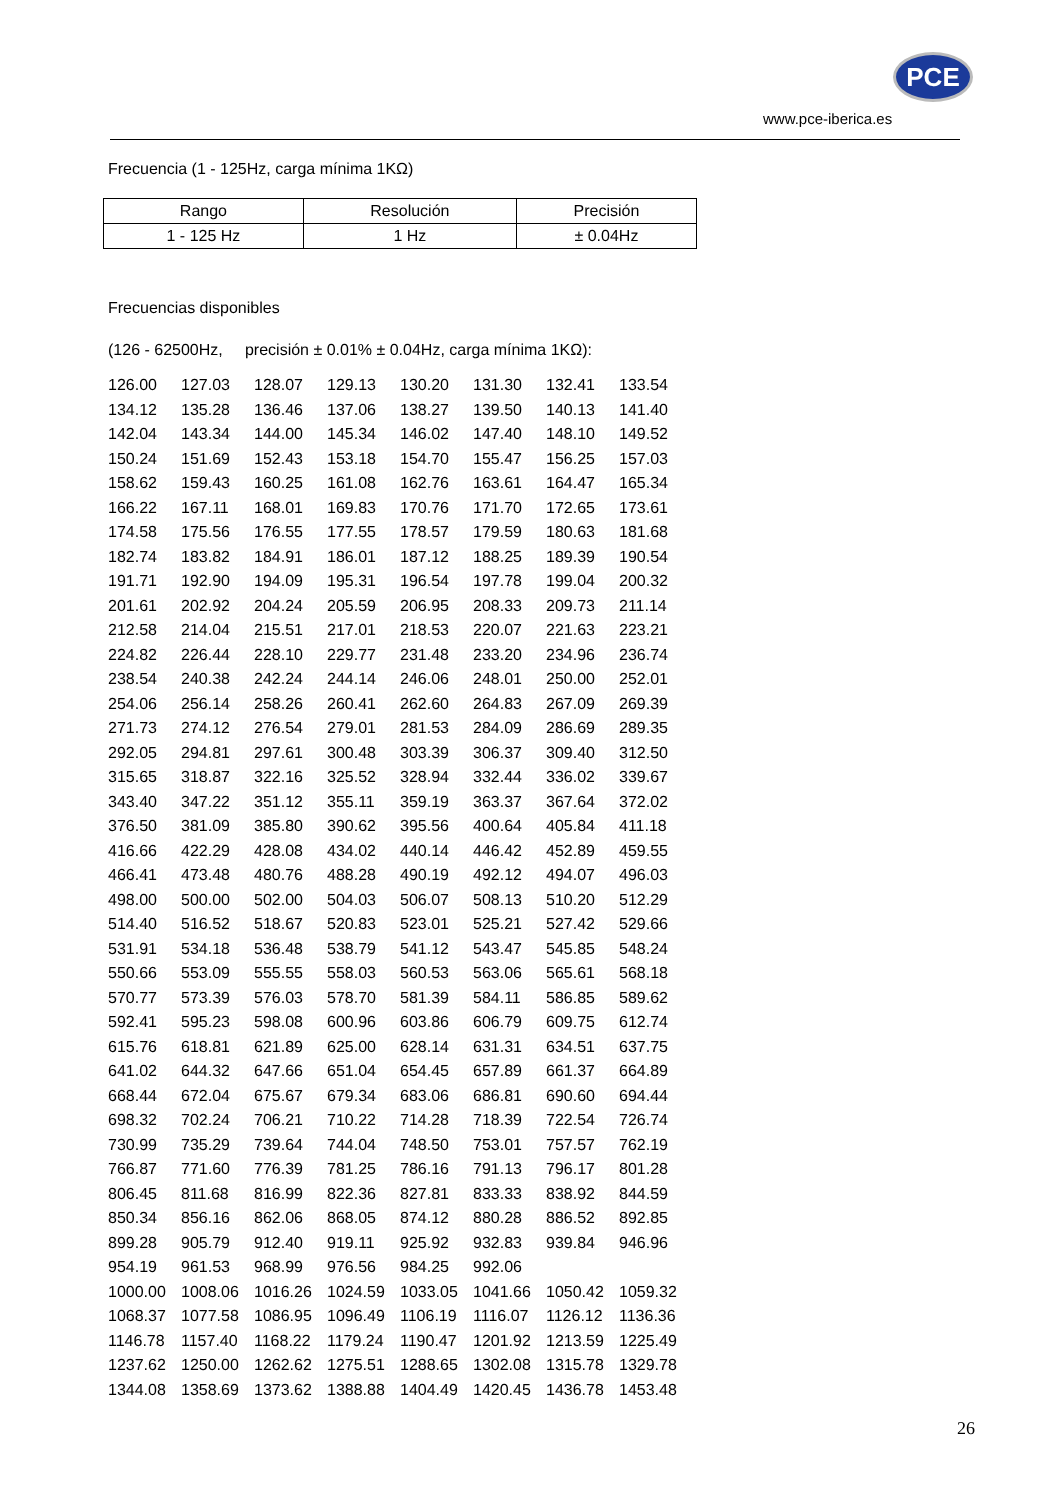PCE
www.pce-iberica.es
Frecuencia (1 - 125Hz, carga mínima 1KΩ)
| Rango | Resolución | Precisión |
| --- | --- | --- |
| 1 - 125 Hz | 1 Hz | ± 0.04Hz |
Frecuencias disponibles
(126 - 62500Hz, precisión ± 0.01% ± 0.04Hz, carga mínima 1KΩ):
| 126.00 | 127.03 | 128.07 | 129.13 | 130.20 | 131.30 | 132.41 | 133.54 |
| 134.12 | 135.28 | 136.46 | 137.06 | 138.27 | 139.50 | 140.13 | 141.40 |
| 142.04 | 143.34 | 144.00 | 145.34 | 146.02 | 147.40 | 148.10 | 149.52 |
| 150.24 | 151.69 | 152.43 | 153.18 | 154.70 | 155.47 | 156.25 | 157.03 |
| 158.62 | 159.43 | 160.25 | 161.08 | 162.76 | 163.61 | 164.47 | 165.34 |
| 166.22 | 167.11 | 168.01 | 169.83 | 170.76 | 171.70 | 172.65 | 173.61 |
| 174.58 | 175.56 | 176.55 | 177.55 | 178.57 | 179.59 | 180.63 | 181.68 |
| 182.74 | 183.82 | 184.91 | 186.01 | 187.12 | 188.25 | 189.39 | 190.54 |
| 191.71 | 192.90 | 194.09 | 195.31 | 196.54 | 197.78 | 199.04 | 200.32 |
| 201.61 | 202.92 | 204.24 | 205.59 | 206.95 | 208.33 | 209.73 | 211.14 |
| 212.58 | 214.04 | 215.51 | 217.01 | 218.53 | 220.07 | 221.63 | 223.21 |
| 224.82 | 226.44 | 228.10 | 229.77 | 231.48 | 233.20 | 234.96 | 236.74 |
| 238.54 | 240.38 | 242.24 | 244.14 | 246.06 | 248.01 | 250.00 | 252.01 |
| 254.06 | 256.14 | 258.26 | 260.41 | 262.60 | 264.83 | 267.09 | 269.39 |
| 271.73 | 274.12 | 276.54 | 279.01 | 281.53 | 284.09 | 286.69 | 289.35 |
| 292.05 | 294.81 | 297.61 | 300.48 | 303.39 | 306.37 | 309.40 | 312.50 |
| 315.65 | 318.87 | 322.16 | 325.52 | 328.94 | 332.44 | 336.02 | 339.67 |
| 343.40 | 347.22 | 351.12 | 355.11 | 359.19 | 363.37 | 367.64 | 372.02 |
| 376.50 | 381.09 | 385.80 | 390.62 | 395.56 | 400.64 | 405.84 | 411.18 |
| 416.66 | 422.29 | 428.08 | 434.02 | 440.14 | 446.42 | 452.89 | 459.55 |
| 466.41 | 473.48 | 480.76 | 488.28 | 490.19 | 492.12 | 494.07 | 496.03 |
| 498.00 | 500.00 | 502.00 | 504.03 | 506.07 | 508.13 | 510.20 | 512.29 |
| 514.40 | 516.52 | 518.67 | 520.83 | 523.01 | 525.21 | 527.42 | 529.66 |
| 531.91 | 534.18 | 536.48 | 538.79 | 541.12 | 543.47 | 545.85 | 548.24 |
| 550.66 | 553.09 | 555.55 | 558.03 | 560.53 | 563.06 | 565.61 | 568.18 |
| 570.77 | 573.39 | 576.03 | 578.70 | 581.39 | 584.11 | 586.85 | 589.62 |
| 592.41 | 595.23 | 598.08 | 600.96 | 603.86 | 606.79 | 609.75 | 612.74 |
| 615.76 | 618.81 | 621.89 | 625.00 | 628.14 | 631.31 | 634.51 | 637.75 |
| 641.02 | 644.32 | 647.66 | 651.04 | 654.45 | 657.89 | 661.37 | 664.89 |
| 668.44 | 672.04 | 675.67 | 679.34 | 683.06 | 686.81 | 690.60 | 694.44 |
| 698.32 | 702.24 | 706.21 | 710.22 | 714.28 | 718.39 | 722.54 | 726.74 |
| 730.99 | 735.29 | 739.64 | 744.04 | 748.50 | 753.01 | 757.57 | 762.19 |
| 766.87 | 771.60 | 776.39 | 781.25 | 786.16 | 791.13 | 796.17 | 801.28 |
| 806.45 | 811.68 | 816.99 | 822.36 | 827.81 | 833.33 | 838.92 | 844.59 |
| 850.34 | 856.16 | 862.06 | 868.05 | 874.12 | 880.28 | 886.52 | 892.85 |
| 899.28 | 905.79 | 912.40 | 919.11 | 925.92 | 932.83 | 939.84 | 946.96 |
| 954.19 | 961.53 | 968.99 | 976.56 | 984.25 | 992.06 | | |
| 1000.00 | 1008.06 | 1016.26 | 1024.59 | 1033.05 | 1041.66 | 1050.42 | 1059.32 |
| 1068.37 | 1077.58 | 1086.95 | 1096.49 | 1106.19 | 1116.07 | 1126.12 | 1136.36 |
| 1146.78 | 1157.40 | 1168.22 | 1179.24 | 1190.47 | 1201.92 | 1213.59 | 1225.49 |
| 1237.62 | 1250.00 | 1262.62 | 1275.51 | 1288.65 | 1302.08 | 1315.78 | 1329.78 |
| 1344.08 | 1358.69 | 1373.62 | 1388.88 | 1404.49 | 1420.45 | 1436.78 | 1453.48 |
26